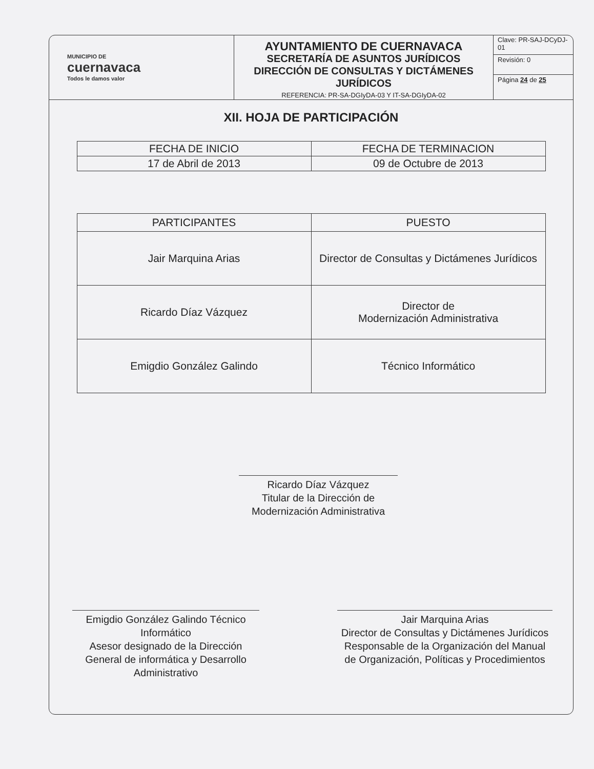MUNICIPIO DE
cuernavaca
Todos le damos valor
AYUNTAMIENTO DE CUERNAVACA
SECRETARÍA DE ASUNTOS JURÍDICOS
DIRECCIÓN DE CONSULTAS Y DICTÁMENES JURÍDICOS
REFERENCIA: PR-SA-DGIyDA-03 Y IT-SA-DGIyDA-02
Clave: PR-SAJ-DCyDJ-01
Revisión: 0
Página 24 de 25
XII. HOJA DE PARTICIPACIÓN
| FECHA DE INICIO | FECHA DE TERMINACION |
| --- | --- |
| 17 de Abril de 2013 | 09 de Octubre de 2013 |
| PARTICIPANTES | PUESTO |
| --- | --- |
| Jair Marquina Arias | Director de Consultas y Dictámenes Jurídicos |
| Ricardo Díaz Vázquez | Director de Modernización Administrativa |
| Emigdio González Galindo | Técnico Informático |
Ricardo Díaz Vázquez
Titular de la Dirección de Modernización Administrativa
Emigdio González Galindo Técnico Informático
Asesor designado de la Dirección General de informática y Desarrollo Administrativo
Jair Marquina Arias
Director de Consultas y Dictámenes Jurídicos
Responsable de la Organización del Manual de Organización, Políticas y Procedimientos